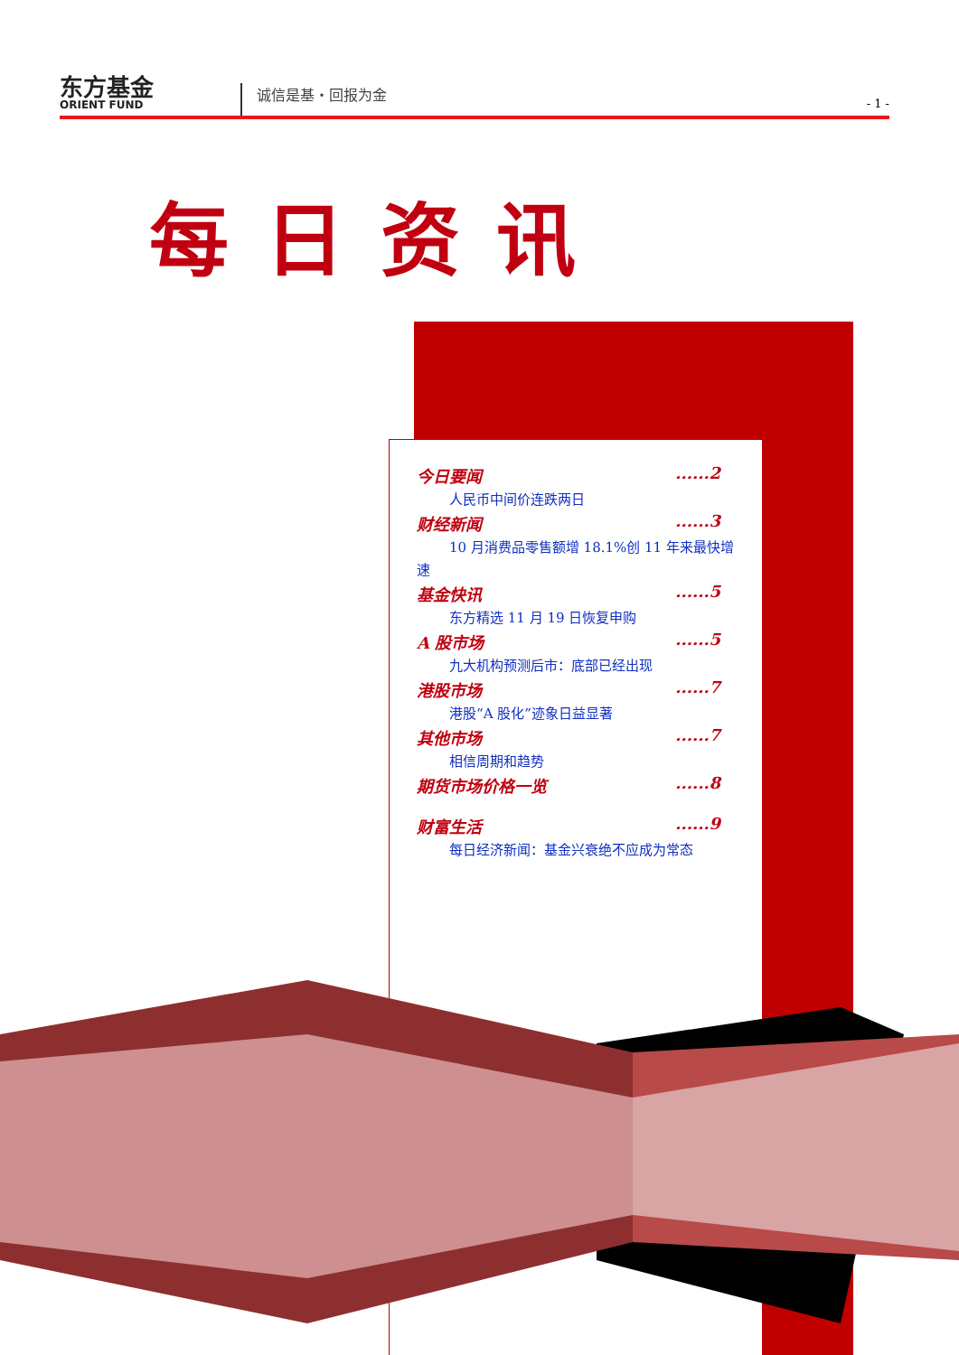东方基金
ORIENT FUND
诚信是基・回报为金
- 1 -
每日资讯
今日要闻......2
人民币中间价连跌两日
财经新闻......3
10 月消费品零售额增 18.1%创 11 年来最快增
速
基金快讯......5
东方精选 11 月 19 日恢复申购
A 股市场......5
九大机构预测后市：底部已经出现
港股市场......7
港股“A 股化”迹象日益显著
其他市场......7
相信周期和趋势
期货市场价格一览......8
财富生活......9
每日经济新闻：基金兴衰绝不应成为常态